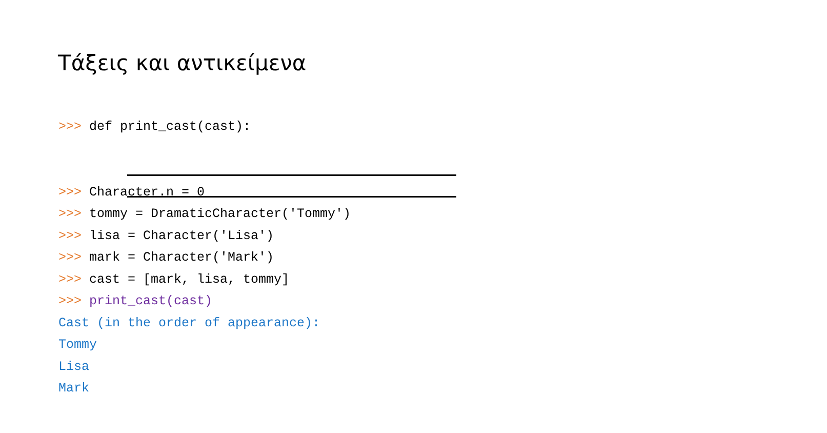Τάξεις και αντικείμενα
>>> def print_cast(cast):
>>> Character.n = 0
>>> tommy = DramaticCharacter('Tommy')
>>> lisa = Character('Lisa')
>>> mark = Character('Mark')
>>> cast = [mark, lisa, tommy]
>>> print_cast(cast)
Cast (in the order of appearance):
Tommy
Lisa
Mark